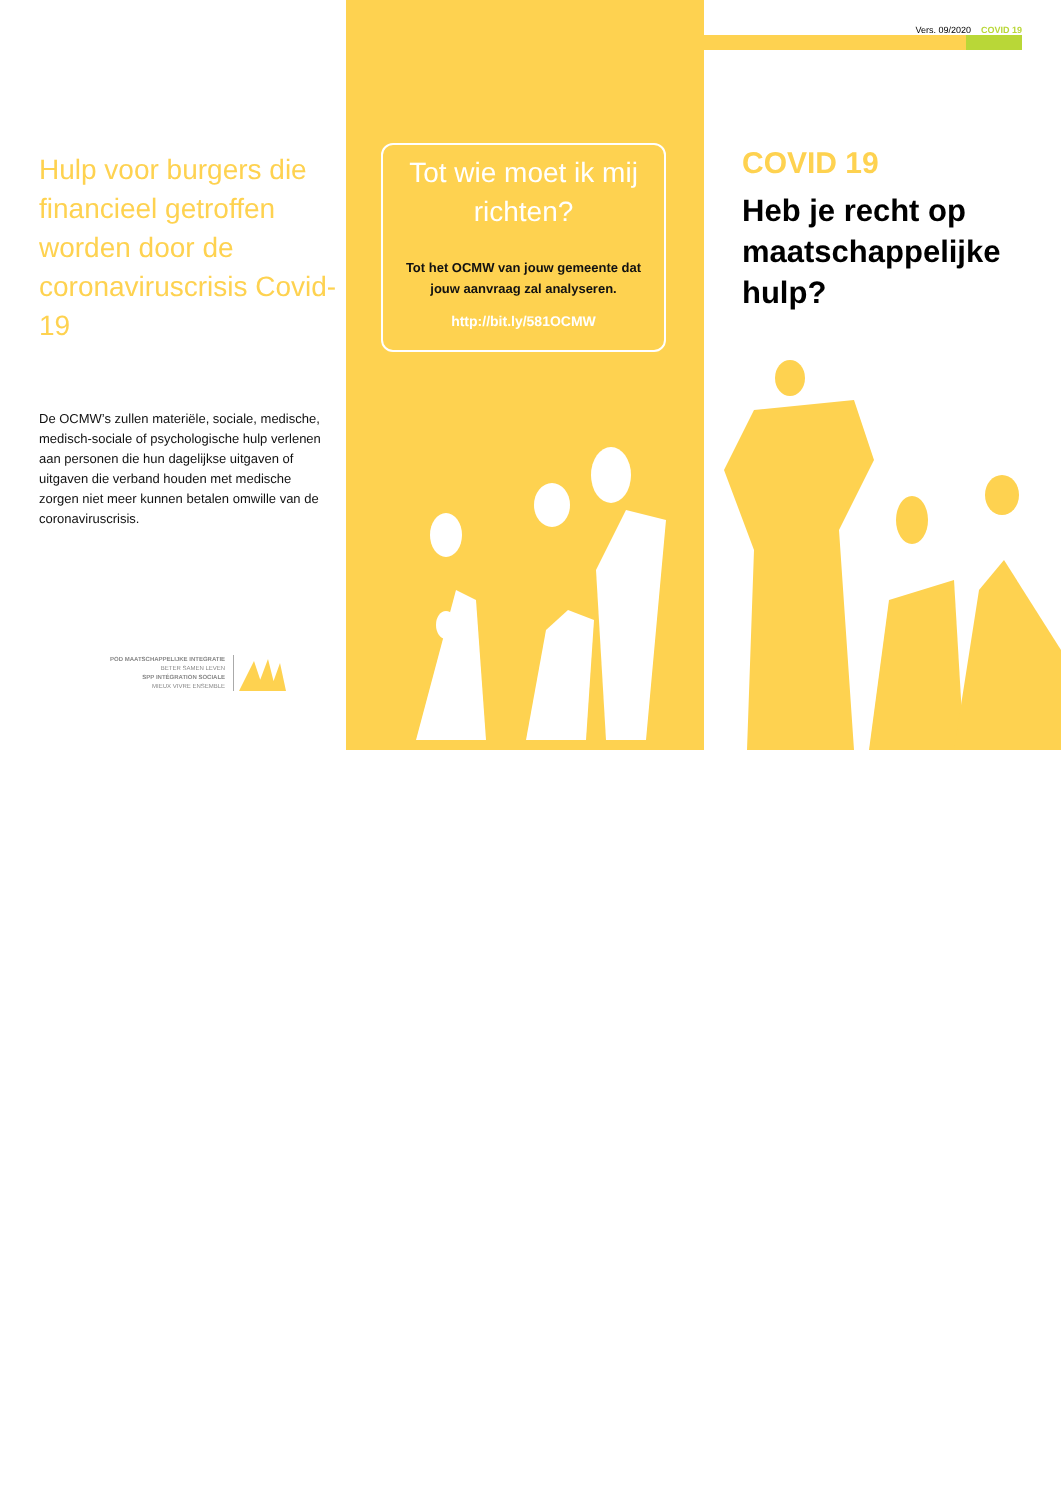Hulp voor burgers die financieel getroffen worden door de coronaviruscrisis Covid-19
De OCMW’s zullen materiële, sociale, medische, medisch-sociale of psychologische hulp verlenen aan personen die hun dagelijkse uitgaven of uitgaven die verband houden met medische zorgen niet meer kunnen betalen omwille van de coronaviruscrisis.
POD MAATSCHAPPELIJKE INTEGRATIE
BETER SAMEN LEVEN
SPP INTÉGRATION SOCIALE
MIEUX VIVRE ENSEMBLE
Tot wie moet ik mij richten?
Tot het OCMW van jouw gemeente dat jouw aanvraag zal analyseren.
http://bit.ly/581OCMW
Vers. 09/2020 COVID 19
COVID 19
Heb je recht op maatschappelijke hulp?